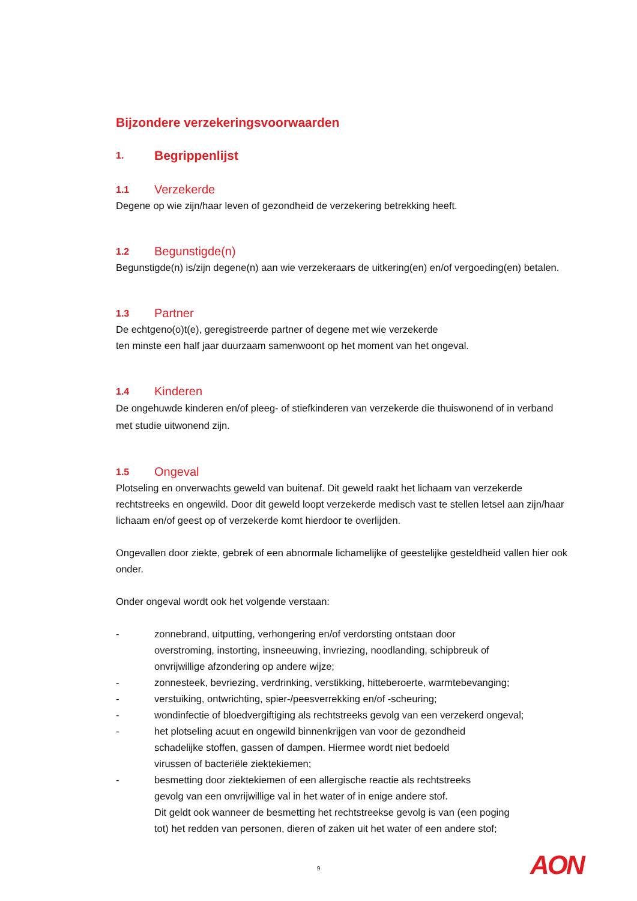Bijzondere verzekeringsvoorwaarden
1. Begrippenlijst
1.1 Verzekerde
Degene op wie zijn/haar leven of gezondheid de verzekering betrekking heeft.
1.2 Begunstigde(n)
Begunstigde(n) is/zijn degene(n) aan wie verzekeraars de uitkering(en) en/of vergoeding(en) betalen.
1.3 Partner
De echtgeno(o)t(e), geregistreerde partner of degene met wie verzekerde
ten minste een half jaar duurzaam samenwoont op het moment van het ongeval.
1.4 Kinderen
De ongehuwde kinderen en/of pleeg- of stiefkinderen van verzekerde die thuiswonend of in verband met studie uitwonend zijn.
1.5 Ongeval
Plotseling en onverwachts geweld van buitenaf. Dit geweld raakt het lichaam van verzekerde rechtstreeks en ongewild. Door dit geweld loopt verzekerde medisch vast te stellen letsel aan zijn/haar lichaam en/of geest op of verzekerde komt hierdoor te overlijden.
Ongevallen door ziekte, gebrek of een abnormale lichamelijke of geestelijke gesteldheid vallen hier ook onder.
Onder ongeval wordt ook het volgende verstaan:
- zonnebrand, uitputting, verhongering en/of verdorsting ontstaan door
overstroming, instorting, insneeuwing, invriezing, noodlanding, schipbreuk of
onvrijwillige afzondering op andere wijze;
- zonnesteek, bevriezing, verdrinking, verstikking, hitteberoerte, warmtebevanging;
- verstuiking, ontwrichting, spier-/peesverrekking en/of -scheuring;
- wondinfectie of bloedvergiftiging als rechtstreeks gevolg van een verzekerd ongeval;
- het plotseling acuut en ongewild binnenkrijgen van voor de gezondheid
schadelijke stoffen, gassen of dampen. Hiermee wordt niet bedoeld
virussen of bacteriële ziektekiemen;
- besmetting door ziektekiemen of een allergische reactie als rechtstreeks
gevolg van een onvrijwillige val in het water of in enige andere stof.
Dit geldt ook wanneer de besmetting het rechtstreekse gevolg is van (een poging
tot) het redden van personen, dieren of zaken uit het water of een andere stof;
9 AON